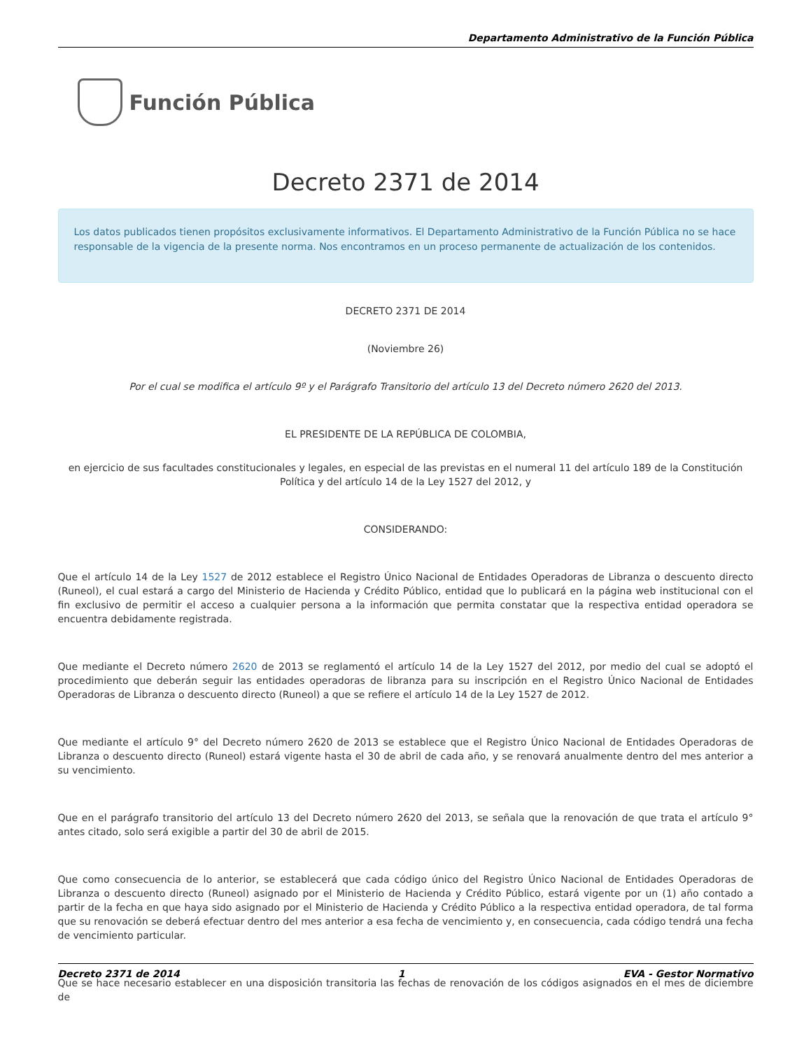Departamento Administrativo de la Función Pública
Función Pública
Decreto 2371 de 2014
Los datos publicados tienen propósitos exclusivamente informativos. El Departamento Administrativo de la Función Pública no se hace responsable de la vigencia de la presente norma. Nos encontramos en un proceso permanente de actualización de los contenidos.
DECRETO 2371 DE 2014
(Noviembre 26)
Por el cual se modifica el artículo 9º y el Parágrafo Transitorio del artículo 13 del Decreto número 2620 del 2013.
EL PRESIDENTE DE LA REPÚBLICA DE COLOMBIA,
en ejercicio de sus facultades constitucionales y legales, en especial de las previstas en el numeral 11 del artículo 189 de la Constitución Política y del artículo 14 de la Ley 1527 del 2012, y
CONSIDERANDO:
Que el artículo 14 de la Ley 1527 de 2012 establece el Registro Único Nacional de Entidades Operadoras de Libranza o descuento directo (Runeol), el cual estará a cargo del Ministerio de Hacienda y Crédito Público, entidad que lo publicará en la página web institucional con el fin exclusivo de permitir el acceso a cualquier persona a la información que permita constatar que la respectiva entidad operadora se encuentra debidamente registrada.
Que mediante el Decreto número 2620 de 2013 se reglamentó el artículo 14 de la Ley 1527 del 2012, por medio del cual se adoptó el procedimiento que deberán seguir las entidades operadoras de libranza para su inscripción en el Registro Único Nacional de Entidades Operadoras de Libranza o descuento directo (Runeol) a que se refiere el artículo 14 de la Ley 1527 de 2012.
Que mediante el artículo 9° del Decreto número 2620 de 2013 se establece que el Registro Único Nacional de Entidades Operadoras de Libranza o descuento directo (Runeol) estará vigente hasta el 30 de abril de cada año, y se renovará anualmente dentro del mes anterior a su vencimiento.
Que en el parágrafo transitorio del artículo 13 del Decreto número 2620 del 2013, se señala que la renovación de que trata el artículo 9° antes citado, solo será exigible a partir del 30 de abril de 2015.
Que como consecuencia de lo anterior, se establecerá que cada código único del Registro Único Nacional de Entidades Operadoras de Libranza o descuento directo (Runeol) asignado por el Ministerio de Hacienda y Crédito Público, estará vigente por un (1) año contado a partir de la fecha en que haya sido asignado por el Ministerio de Hacienda y Crédito Público a la respectiva entidad operadora, de tal forma que su renovación se deberá efectuar dentro del mes anterior a esa fecha de vencimiento y, en consecuencia, cada código tendrá una fecha de vencimiento particular.
Que se hace necesario establecer en una disposición transitoria las fechas de renovación de los códigos asignados en el mes de diciembre de
Decreto 2371 de 2014 1 EVA - Gestor Normativo